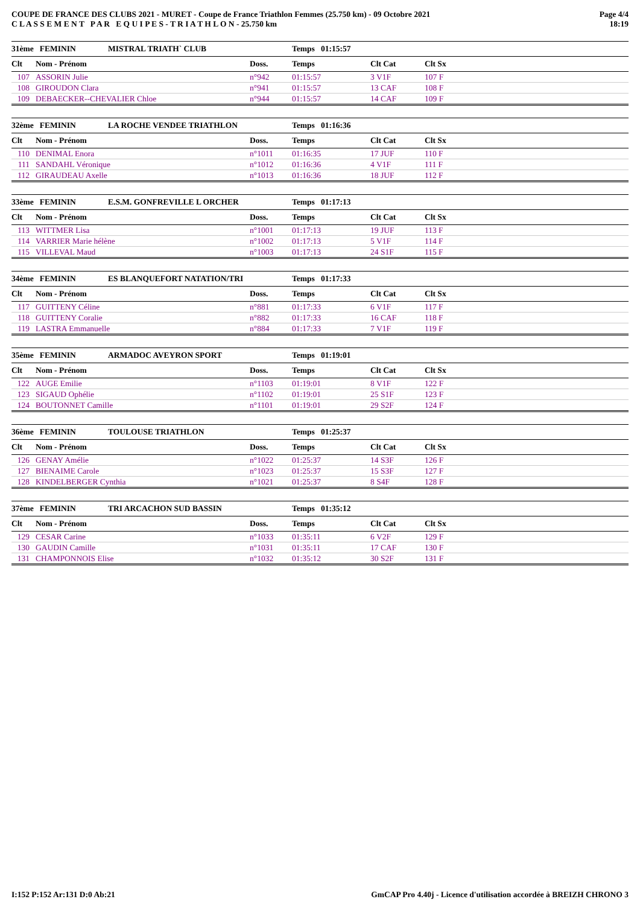COUPE DE FRANCE DES CLUBS 2021 - MURET - Coupe de France Triathlon Femmes (25.750 km) - 09 Octobre 2021
C L A S S E M E N T P A R E Q U I P E S - T R I A T H L O N - 25.750 km
Page 4/4
18:19
| 31ème FEMININ | | MISTRAL TRIATH` CLUB | | Temps 01:15:57 | | |
| Clt | Nom - Prénom | | Doss. | Temps | Clt Cat | Clt Sx |
| 107 | ASSORIN Julie | | n°942 | 01:15:57 | 3 V1F | 107 F |
| 108 | GIROUDON Clara | | n°941 | 01:15:57 | 13 CAF | 108 F |
| 109 | DEBAECKER--CHEVALIER Chloe | | n°944 | 01:15:57 | 14 CAF | 109 F |
| 32ème FEMININ | | LA ROCHE VENDEE TRIATHLON | | Temps 01:16:36 | | |
| Clt | Nom - Prénom | | Doss. | Temps | Clt Cat | Clt Sx |
| 110 | DENIMAL Enora | | n°1011 | 01:16:35 | 17 JUF | 110 F |
| 111 | SANDAHL Véronique | | n°1012 | 01:16:36 | 4 V1F | 111 F |
| 112 | GIRAUDEAU Axelle | | n°1013 | 01:16:36 | 18 JUF | 112 F |
| 33ème FEMININ | | E.S.M. GONFREVILLE L ORCHER | | Temps 01:17:13 | | |
| Clt | Nom - Prénom | | Doss. | Temps | Clt Cat | Clt Sx |
| 113 | WITTMER Lisa | | n°1001 | 01:17:13 | 19 JUF | 113 F |
| 114 | VARRIER Marie hélène | | n°1002 | 01:17:13 | 5 V1F | 114 F |
| 115 | VILLEVAL Maud | | n°1003 | 01:17:13 | 24 S1F | 115 F |
| 34ème FEMININ | | ES BLANQUEFORT NATATION/TRI | | Temps 01:17:33 | | |
| Clt | Nom - Prénom | | Doss. | Temps | Clt Cat | Clt Sx |
| 117 | GUITTENY Céline | | n°881 | 01:17:33 | 6 V1F | 117 F |
| 118 | GUITTENY Coralie | | n°882 | 01:17:33 | 16 CAF | 118 F |
| 119 | LASTRA Emmanuelle | | n°884 | 01:17:33 | 7 V1F | 119 F |
| 35ème FEMININ | | ARMADOC AVEYRON SPORT | | Temps 01:19:01 | | |
| Clt | Nom - Prénom | | Doss. | Temps | Clt Cat | Clt Sx |
| 122 | AUGE Emilie | | n°1103 | 01:19:01 | 8 V1F | 122 F |
| 123 | SIGAUD Ophélie | | n°1102 | 01:19:01 | 25 S1F | 123 F |
| 124 | BOUTONNET Camille | | n°1101 | 01:19:01 | 29 S2F | 124 F |
| 36ème FEMININ | | TOULOUSE TRIATHLON | | Temps 01:25:37 | | |
| Clt | Nom - Prénom | | Doss. | Temps | Clt Cat | Clt Sx |
| 126 | GENAY Amélie | | n°1022 | 01:25:37 | 14 S3F | 126 F |
| 127 | BIENAIME Carole | | n°1023 | 01:25:37 | 15 S3F | 127 F |
| 128 | KINDELBERGER Cynthia | | n°1021 | 01:25:37 | 8 S4F | 128 F |
| 37ème FEMININ | | TRI ARCACHON SUD BASSIN | | Temps 01:35:12 | | |
| Clt | Nom - Prénom | | Doss. | Temps | Clt Cat | Clt Sx |
| 129 | CESAR Carine | | n°1033 | 01:35:11 | 6 V2F | 129 F |
| 130 | GAUDIN Camille | | n°1031 | 01:35:11 | 17 CAF | 130 F |
| 131 | CHAMPONNOIS Elise | | n°1032 | 01:35:12 | 30 S2F | 131 F |
I:152 P:152 Ar:131 D:0 Ab:21 GmCAP Pro 4.40j - Licence d'utilisation accordée à BREIZH CHRONO 3